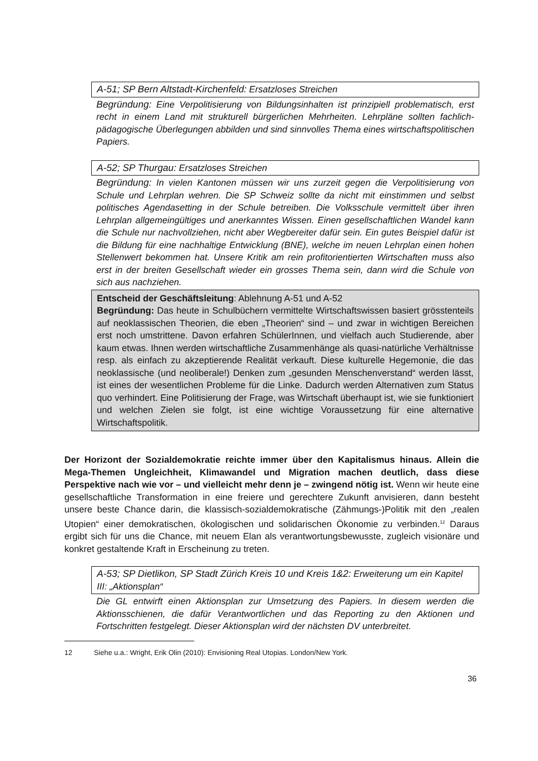A-51; SP Bern Altstadt-Kirchenfeld: Ersatzloses Streichen
Begründung: Eine Verpolitisierung von Bildungsinhalten ist prinzipiell problematisch, erst recht in einem Land mit strukturell bürgerlichen Mehrheiten. Lehrpläne sollten fachlich-pädagogische Überlegungen abbilden und sind sinnvolles Thema eines wirtschaftspolitischen Papiers.
A-52; SP Thurgau: Ersatzloses Streichen
Begründung: In vielen Kantonen müssen wir uns zurzeit gegen die Verpolitisierung von Schule und Lehrplan wehren. Die SP Schweiz sollte da nicht mit einstimmen und selbst politisches Agendasetting in der Schule betreiben. Die Volksschule vermittelt über ihren Lehrplan allgemeingültiges und anerkanntes Wissen. Einen gesellschaftlichen Wandel kann die Schule nur nachvollziehen, nicht aber Wegbereiter dafür sein. Ein gutes Beispiel dafür ist die Bildung für eine nachhaltige Entwicklung (BNE), welche im neuen Lehrplan einen hohen Stellenwert bekommen hat. Unsere Kritik am rein profitorientierten Wirtschaften muss also erst in der breiten Gesellschaft wieder ein grosses Thema sein, dann wird die Schule von sich aus nachziehen.
Entscheid der Geschäftsleitung: Ablehnung A-51 und A-52
Begründung: Das heute in Schulbüchern vermittelte Wirtschaftswissen basiert grösstenteils auf neoklassischen Theorien, die eben „Theorien“ sind – und zwar in wichtigen Bereichen erst noch umstrittene. Davon erfahren SchülerInnen, und vielfach auch Studierende, aber kaum etwas. Ihnen werden wirtschaftliche Zusammenhänge als quasi-natürliche Verhältnisse resp. als einfach zu akzeptierende Realität verkauft. Diese kulturelle Hegemonie, die das neoklassische (und neoliberale!) Denken zum „gesunden Menschenverstand“ werden lässt, ist eines der wesentlichen Probleme für die Linke. Dadurch werden Alternativen zum Status quo verhindert. Eine Politisierung der Frage, was Wirtschaft überhaupt ist, wie sie funktioniert und welchen Zielen sie folgt, ist eine wichtige Voraussetzung für eine alternative Wirtschaftspolitik.
Der Horizont der Sozialdemokratie reichte immer über den Kapitalismus hinaus. Allein die Mega-Themen Ungleichheit, Klimawandel und Migration machen deutlich, dass diese Perspektive nach wie vor – und vielleicht mehr denn je – zwingend nötig ist. Wenn wir heute eine gesellschaftliche Transformation in eine freiere und gerechtere Zukunft anvisieren, dann besteht unsere beste Chance darin, die klassisch-sozialdemokratische (Zähmungs-)Politik mit den „realen Utopien“ einer demokratischen, ökologischen und solidarischen Ökonomie zu verbinden.<sup>12</sup> Daraus ergibt sich für uns die Chance, mit neuem Elan als verantwortungsbewusste, zugleich visionäre und konkret gestaltende Kraft in Erscheinung zu treten.
A-53; SP Dietlikon, SP Stadt Zürich Kreis 10 und Kreis 1&2: Erweiterung um ein Kapitel III: „Aktionsplan“
Die GL entwirft einen Aktionsplan zur Umsetzung des Papiers. In diesem werden die Aktionsschienen, die dafür Verantwortlichen und das Reporting zu den Aktionen und Fortschritten festgelegt. Dieser Aktionsplan wird der nächsten DV unterbreitet.
12 Siehe u.a.: Wright, Erik Olin (2010): Envisioning Real Utopias. London/New York.
36